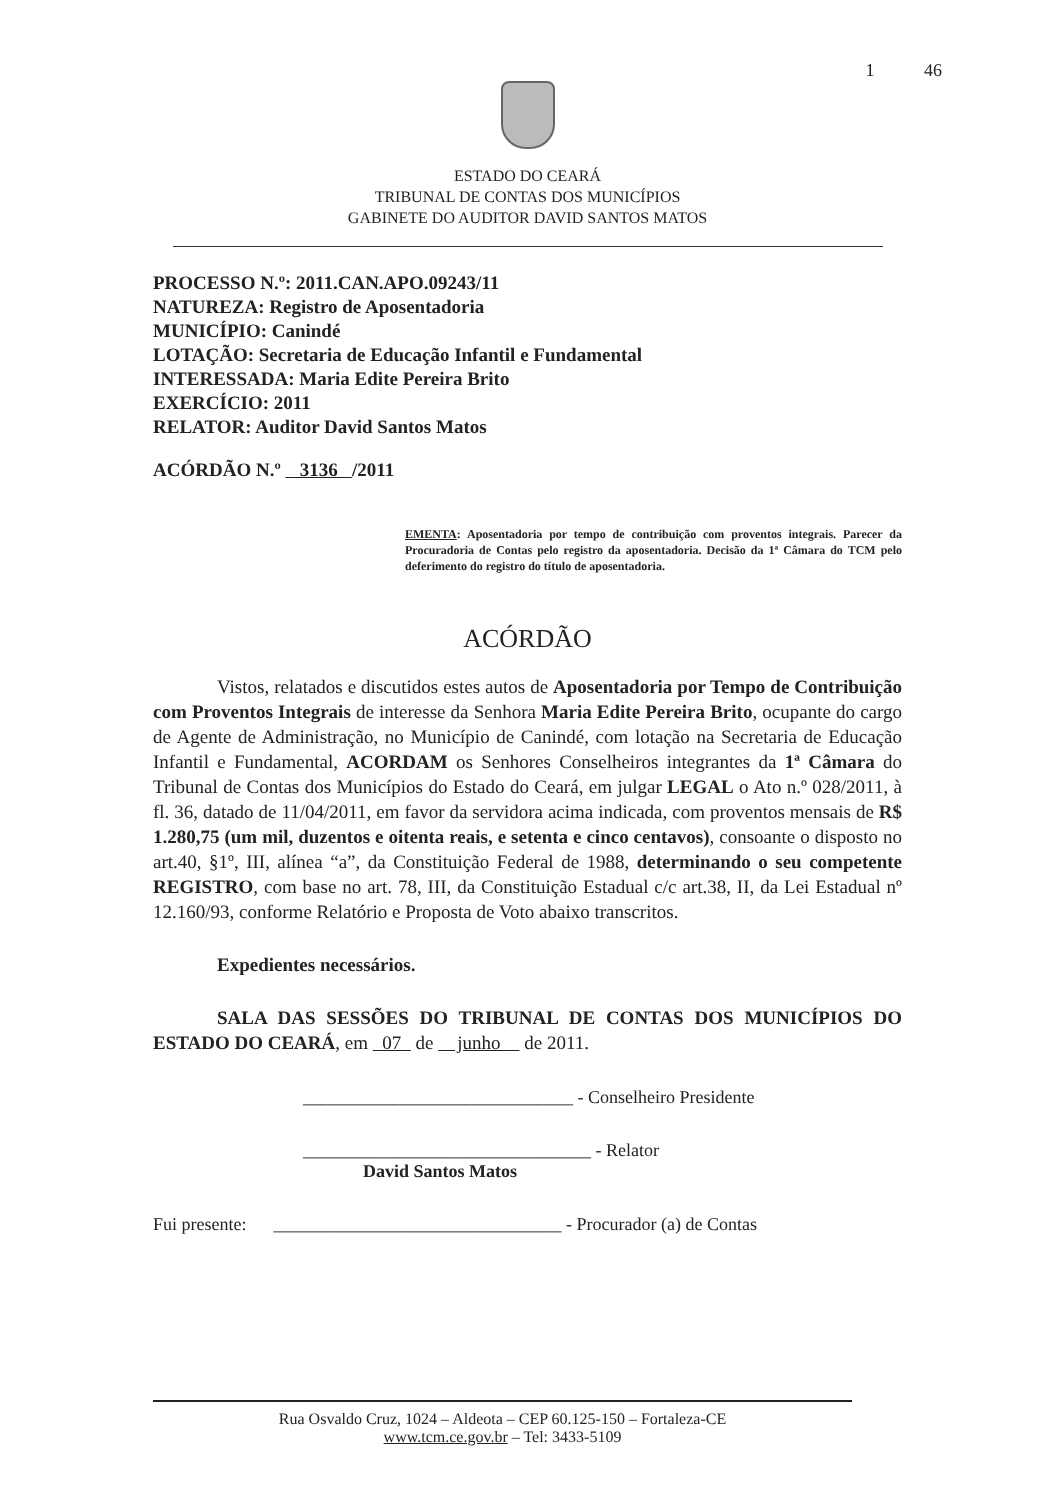1 46
ESTADO DO CEARÁ
TRIBUNAL DE CONTAS DOS MUNICÍPIOS
GABINETE DO AUDITOR DAVID SANTOS MATOS
PROCESSO N.º: 2011.CAN.APO.09243/11
NATUREZA: Registro de Aposentadoria
MUNICÍPIO: Canindé
LOTAÇÃO: Secretaria de Educação Infantil e Fundamental
INTERESSADA: Maria Edite Pereira Brito
EXERCÍCIO: 2011
RELATOR: Auditor David Santos Matos
ACÓRDÃO N.º 3136 /2011
EMENTA: Aposentadoria por tempo de contribuição com proventos integrais. Parecer da Procuradoria de Contas pelo registro da aposentadoria. Decisão da 1ª Câmara do TCM pelo deferimento do registro do título de aposentadoria.
ACÓRDÃO
Vistos, relatados e discutidos estes autos de Aposentadoria por Tempo de Contribuição com Proventos Integrais de interesse da Senhora Maria Edite Pereira Brito, ocupante do cargo de Agente de Administração, no Município de Canindé, com lotação na Secretaria de Educação Infantil e Fundamental, ACORDAM os Senhores Conselheiros integrantes da 1ª Câmara do Tribunal de Contas dos Municípios do Estado do Ceará, em julgar LEGAL o Ato n.º 028/2011, à fl. 36, datado de 11/04/2011, em favor da servidora acima indicada, com proventos mensais de R$ 1.280,75 (um mil, duzentos e oitenta reais, e setenta e cinco centavos), consoante o disposto no art.40, §1º, III, alínea “a”, da Constituição Federal de 1988, determinando o seu competente REGISTRO, com base no art. 78, III, da Constituição Estadual c/c art.38, II, da Lei Estadual nº 12.160/93, conforme Relatório e Proposta de Voto abaixo transcritos.
Expedientes necessários.
SALA DAS SESSÕES DO TRIBUNAL DE CONTAS DOS MUNICÍPIOS DO ESTADO DO CEARÁ, em 07 de junho de 2011.
______________________________ - Conselheiro Presidente
________________________________ - Relator
David Santos Matos
Fui presente: ________________________________ - Procurador (a) de Contas
Rua Osvaldo Cruz, 1024 – Aldeota – CEP 60.125-150 – Fortaleza-CE
www.tcm.ce.gov.br – Tel: 3433-5109